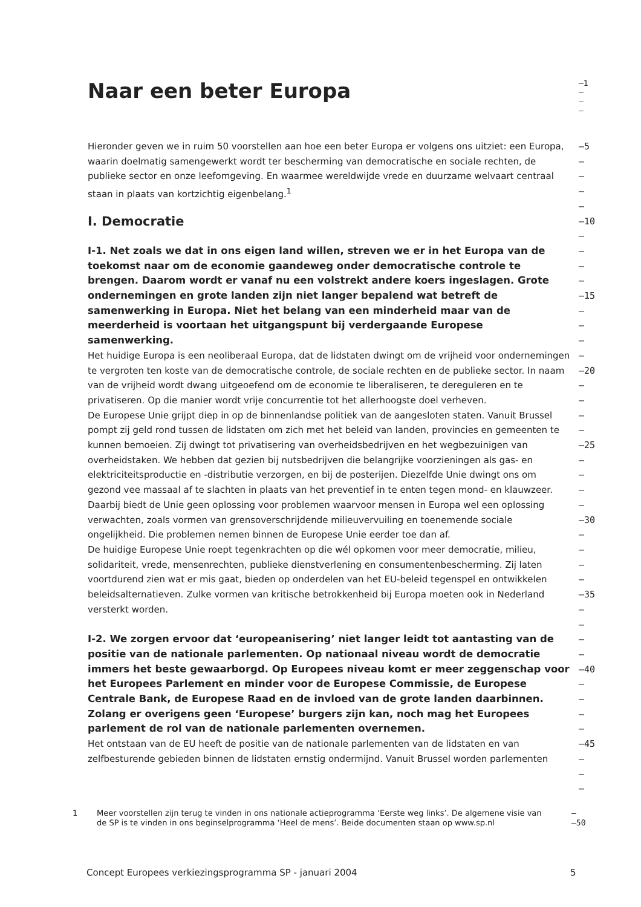Naar een beter Europa
–1
–
–
–
Hieronder geven we in ruim 50 voorstellen aan hoe een beter Europa er volgens ons uitziet: een Europa, waarin doelmatig samengewerkt wordt ter bescherming van democratische en sociale rechten, de publieke sector en onze leefomgeving. En waarmee wereldwijde vrede en duurzame welvaart centraal staan in plaats van kortzichtig eigenbelang.<sup>1</sup>
–5
–
–
–
–
I. Democratie
–10
–
I-1. Net zoals we dat in ons eigen land willen, streven we er in het Europa van de toekomst naar om de economie gaandeweg onder democratische controle te brengen. Daarom wordt er vanaf nu een volstrekt andere koers ingeslagen. Grote ondernemingen en grote landen zijn niet langer bepalend wat betreft de samenwerking in Europa. Niet het belang van een minderheid maar van de meerderheid is voortaan het uitgangspunt bij verdergaande Europese samenwerking.
Het huidige Europa is een neoliberaal Europa, dat de lidstaten dwingt om de vrijheid voor ondernemingen te vergroten ten koste van de democratische controle, de sociale rechten en de publieke sector. In naam van de vrijheid wordt dwang uitgeoefend om de economie te liberaliseren, te dereguleren en te privatiseren. Op die manier wordt vrije concurrentie tot het allerhoogste doel verheven.
De Europese Unie grijpt diep in op de binnenlandse politiek van de aangesloten staten. Vanuit Brussel pompt zij geld rond tussen de lidstaten om zich met het beleid van landen, provincies en gemeenten te kunnen bemoeien. Zij dwingt tot privatisering van overheidsbedrijven en het wegbezuinigen van overheidstaken. We hebben dat gezien bij nutsbedrijven die belangrijke voorzieningen als gas- en elektriciteitsproductie en -distributie verzorgen, en bij de posterijen. Diezelfde Unie dwingt ons om gezond vee massaal af te slachten in plaats van het preventief in te enten tegen mond- en klauwzeer. Daarbij biedt de Unie geen oplossing voor problemen waarvoor mensen in Europa wel een oplossing verwachten, zoals vormen van grensoverschrijdende milieuvervuiling en toenemende sociale ongelijkheid. Die problemen nemen binnen de Europese Unie eerder toe dan af.
De huidige Europese Unie roept tegenkrachten op die wél opkomen voor meer democratie, milieu, solidariteit, vrede, mensenrechten, publieke dienstverlening en consumentenbescherming. Zij laten voortdurend zien wat er mis gaat, bieden op onderdelen van het EU-beleid tegenspel en ontwikkelen beleidsalternatieven. Zulke vormen van kritische betrokkenheid bij Europa moeten ook in Nederland versterkt worden.
–
–
–
–15
–
–
–
–
–20
–
–
–
–
–25
–
–
–
–
–30
–
–
–
–
–35
–
–
I-2. We zorgen ervoor dat ‘europeanisering’ niet langer leidt tot aantasting van de positie van de nationale parlementen. Op nationaal niveau wordt de democratie immers het beste gewaarborgd. Op Europees niveau komt er meer zeggenschap voor het Europees Parlement en minder voor de Europese Commissie, de Europese Centrale Bank, de Europese Raad en de invloed van de grote landen daarbinnen. Zolang er overigens geen ‘Europese’ burgers zijn kan, noch mag het Europees parlement de rol van de nationale parlementen overnemen.
Het ontstaan van de EU heeft de positie van de nationale parlementen van de lidstaten en van zelfbesturende gebieden binnen de lidstaten ernstig ondermijnd. Vanuit Brussel worden parlementen
–
–
–40
–
–
–
–
–45
–
–
–
1 Meer voorstellen zijn terug te vinden in ons nationale actieprogramma ‘Eerste weg links’. De algemene visie van de SP is te vinden in ons beginselprogramma ‘Heel de mens’. Beide documenten staan op www.sp.nl
–
–50
Concept Europees verkiezingsprogramma SP - januari 2004 5